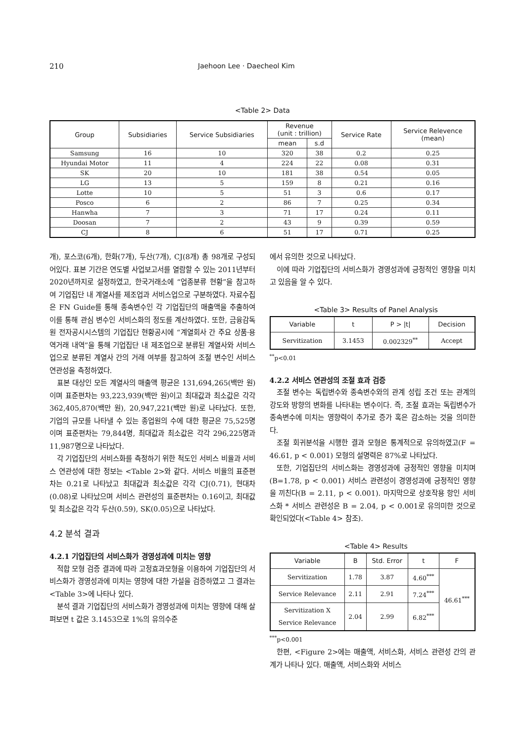210 Jaehoon Lee · Daecheol Kim
<Table 2> Data
| Group | Subsidiaries | Service Subsidiaries | Revenue (unit : trillion) | | Service Rate | Service Relevence (mean) |
| --- | --- | --- | --- | --- | --- | --- |
| | | | mean | s.d | | |
| Samsung | 16 | 10 | 320 | 38 | 0.2 | 0.25 |
| Hyundai Motor | 11 | 4 | 224 | 22 | 0.08 | 0.31 |
| SK | 20 | 10 | 181 | 38 | 0.54 | 0.05 |
| LG | 13 | 5 | 159 | 8 | 0.21 | 0.16 |
| Lotte | 10 | 5 | 51 | 3 | 0.6 | 0.17 |
| Posco | 6 | 2 | 86 | 7 | 0.25 | 0.34 |
| Hanwha | 7 | 3 | 71 | 17 | 0.24 | 0.11 |
| Doosan | 7 | 2 | 43 | 9 | 0.39 | 0.59 |
| CJ | 8 | 6 | 51 | 17 | 0.71 | 0.25 |
개), 포스코(6개), 한화(7개), 두산(7개), CJ(8개) 총 98개로 구성되어있다. 표본 기간은 연도별 사업보고서를 열람할 수 있는 2011년부터 2020년까지로 설정하였고, 한국거래소에 “업종분류 현황”을 참고하여 기업집단 내 계열사를 제조업과 서비스업으로 구분하였다. 자료수집은 FN Guide를 통해 종속변수인 각 기업집단의 매출액을 추출하여 이를 통해 관심 변수인 서비스화의 정도를 계산하였다. 또한, 금융감독원 전자공시시스템의 기업집단 현황공시에 “계열회사 간 주요 상품·용역거래 내역”을 통해 기업집단 내 제조업으로 분류된 계열사와 서비스업으로 분류된 계열사 간의 거래 여부를 참고하여 조절 변수인 서비스 연관성을 측정하였다.
표본 대상인 모든 계열사의 매출액 평균은 131,694,265(백만 원)이며 표준편차는 93,223,939(백만 원)이고 최대값과 최소값은 각각 362,405,870(백만 원), 20,947,221(백만 원)로 나타났다. 또한, 기업의 규모를 나타낼 수 있는 종업원의 수에 대한 평균은 75,525명이며 표준편차는 79,844명, 최대값과 최소값은 각각 296,225명과 11,987명으로 나타났다.
각 기업집단의 서비스화를 측정하기 위한 척도인 서비스 비율과 서비스 연관성에 대한 정보는 <Table 2>와 같다. 서비스 비율의 표준편차는 0.21로 나타났고 최대값과 최소값은 각각 CJ(0.71), 현대차(0.08)로 나타났으며 서비스 관련성의 표준편차는 0.16이고, 최대값 및 최소값은 각각 두산(0.59), SK(0.05)으로 나타났다.
4.2 분석 결과
4.2.1 기업집단의 서비스화가 경영성과에 미치는 영향
적합 모형 검증 결과에 따라 고정효과모형을 이용하여 기업집단의 서비스화가 경영성과에 미치는 영향에 대한 가설을 검증하였고 그 결과는 <Table 3>에 나타나 있다.
분석 결과 기업집단의 서비스화가 경영성과에 미치는 영향에 대해 살펴보면 t 값은 3.1453으로 1%의 유의수준
에서 유의한 것으로 나타났다.
이에 따라 기업집단의 서비스화가 경영성과에 긍정적인 영향을 미치고 있음을 알 수 있다.
<Table 3> Results of Panel Analysis
| Variable | t | P > /t/ | Decision |
| --- | --- | --- | --- |
| Servitization | 3.1453 | 0.002329<sup>**</sup> | Accept |
<sup>**</sup> p<0.01
4.2.2 서비스 연관성의 조절 효과 검증
조절 변수는 독립변수와 종속변수와의 관계 성립 조건 또는 관계의 강도와 방향의 변화를 나타내는 변수이다. 즉, 조절 효과는 독립변수가 종속변수에 미치는 영향력이 추가로 증가 혹은 감소하는 것을 의미한다.
조절 회귀분석을 시행한 결과 모형은 통계적으로 유의하였고(F = 46.61, p < 0.001) 모형의 설명력은 87%로 나타났다.
또한, 기업집단의 서비스화는 경영성과에 긍정적인 영향을 미치며(B=1.78, p < 0.001) 서비스 관련성이 경영성과에 긍정적인 영향을 끼친다(B = 2.11, p < 0.001). 마지막으로 상호작용 항인 서비스화 * 서비스 관련성은 B = 2.04, p < 0.001로 유의미한 것으로 확인되었다(<Table 4> 참조).
<Table 4> Results
| Variable | B | Std. Error | t | F |
| --- | --- | --- | --- | --- |
| Servitization | 1.78 | 3.87 | 4.60<sup>***</sup> | 46.61<sup>***</sup> |
| Service Relevance | 2.11 | 2.91 | 7.24<sup>***</sup> | |
| Servitization X Service Relevance | 2.04 | 2.99 | 6.82<sup>***</sup> | |
<sup>***</sup> p<0.001
한편, <Figure 2>에는 매출액, 서비스화, 서비스 관련성 간의 관계가 나타나 있다. 매출액, 서비스화와 서비스